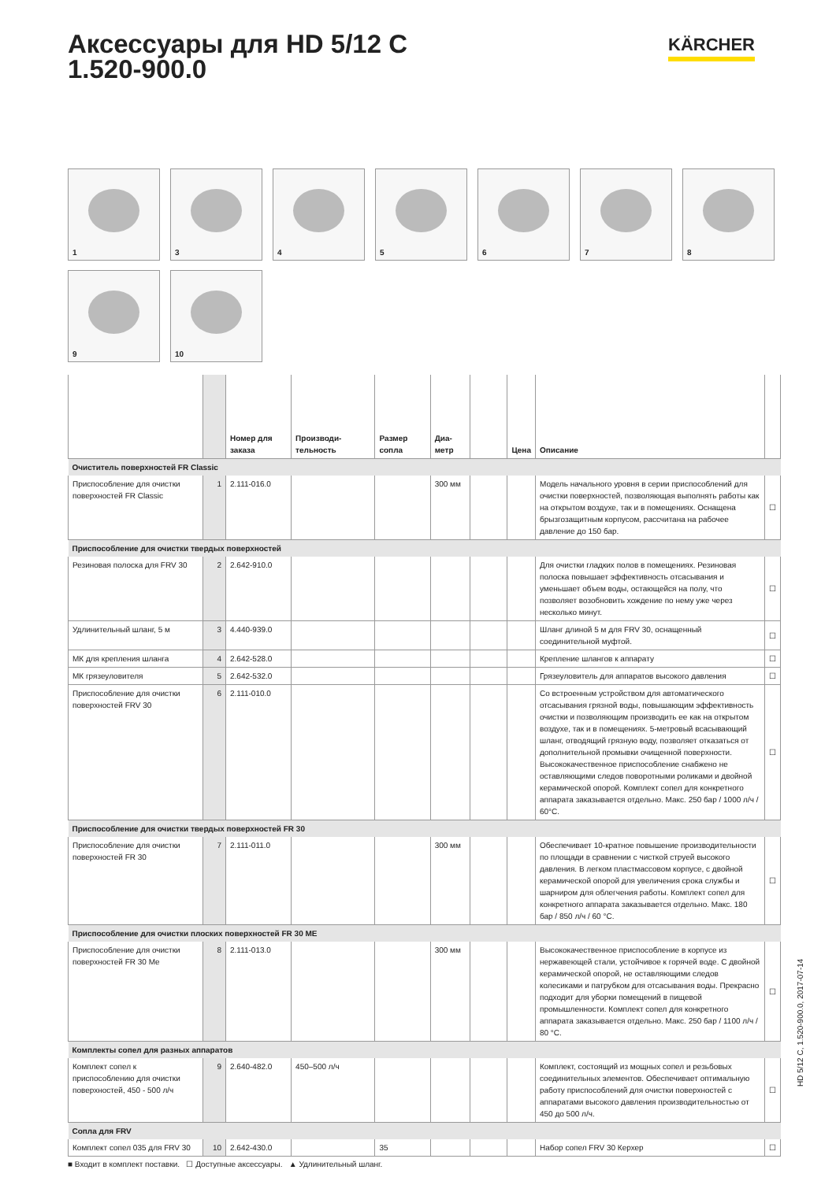KÄRCHER
Аксессуары для HD 5/12 C
1.520-900.0
1
3
4
5
6
7
8
9
10
| | | Номер для заказа | Производи-тельность | Размер сопла | Диа-метр | | Цена | Описание | |
| --- | --- | --- | --- | --- | --- | --- | --- | --- | --- |
| Очиститель поверхностей FR Classic | | | | | | | | | |
| Приспособление для очистки поверхностей FR Classic | 1 | 2.111-016.0 | | | 300 мм | | | Модель начального уровня в серии приспособлений для очистки поверхностей, позволяющая выполнять работы как на открытом воздухе, так и в помещениях. Оснащена брызгозащитным корпусом, рассчитана на рабочее давление до 150 бар. | ☐ |
| Приспособление для очистки твердых поверхностей | | | | | | | | | |
| Резиновая полоска для FRV 30 | 2 | 2.642-910.0 | | | | | | Для очистки гладких полов в помещениях. Резиновая полоска повышает эффективность отсасывания и уменьшает объем воды, остающейся на полу, что позволяет возобновить хождение по нему уже через несколько минут. | ☐ |
| Удлинительный шланг, 5 м | 3 | 4.440-939.0 | | | | | | Шланг длиной 5 м для FRV 30, оснащенный соединительной муфтой. | ☐ |
| МК для крепления шланга | 4 | 2.642-528.0 | | | | | | Крепление шлангов к аппарату | ☐ |
| МК грязеуловителя | 5 | 2.642-532.0 | | | | | | Грязеуловитель для аппаратов высокого давления | ☐ |
| Приспособление для очистки поверхностей FRV 30 | 6 | 2.111-010.0 | | | | | | Со встроенным устройством для автоматического отсасывания грязной воды, повышающим эффективность очистки и позволяющим производить ее как на открытом воздухе, так и в помещениях. 5-метровый всасывающий шланг, отводящий грязную воду, позволяет отказаться от дополнительной промывки очищенной поверхности. Высококачественное приспособление снабжено не оставляющими следов поворотными роликами и двойной керамической опорой. Комплект сопел для конкретного аппарата заказывается отдельно. Макс. 250 бар / 1000 л/ч / 60°C. | ☐ |
| Приспособление для очистки твердых поверхностей FR 30 | | | | | | | | | |
| Приспособление для очистки поверхностей FR 30 | 7 | 2.111-011.0 | | | 300 мм | | | Обеспечивает 10-кратное повышение производительности по площади в сравнении с чисткой струей высокого давления. В легком пластмассовом корпусе, с двойной керамической опорой для увеличения срока службы и шарниром для облегчения работы. Комплект сопел для конкретного аппарата заказывается отдельно. Макс. 180 бар / 850 л/ч / 60 °C. | ☐ |
| Приспособление для очистки плоских поверхностей FR 30 ME | | | | | | | | | |
| Приспособление для очистки поверхностей FR 30 Me | 8 | 2.111-013.0 | | | 300 мм | | | Высококачественное приспособление в корпусе из нержавеющей стали, устойчивое к горячей воде. С двойной керамической опорой, не оставляющими следов колесиками и патрубком для отсасывания воды. Прекрасно подходит для уборки помещений в пищевой промышленности. Комплект сопел для конкретного аппарата заказывается отдельно. Макс. 250 бар / 1100 л/ч / 80 °C. | ☐ |
| Комплекты сопел для разных аппаратов | | | | | | | | | |
| Комплект сопел к приспособлению для очистки поверхностей, 450 - 500 л/ч | 9 | 2.640-482.0 | 450–500 л/ч | | | | | Комплект, состоящий из мощных сопел и резьбовых соединительных элементов. Обеспечивает оптимальную работу приспособлений для очистки поверхностей с аппаратами высокого давления производительностью от 450 до 500 л/ч. | ☐ |
| Сопла для FRV | | | | | | | | | |
| Комплект сопел 035 для FRV 30 | 10 | 2.642-430.0 | | 35 | | | | Набор сопел FRV 30 Керхер | ☐ |
■ Входит в комплект поставки. ☐ Доступные аксессуары. ▲ Удлинительный шланг.
HD 5/12 C, 1.520-900.0, 2017-07-14